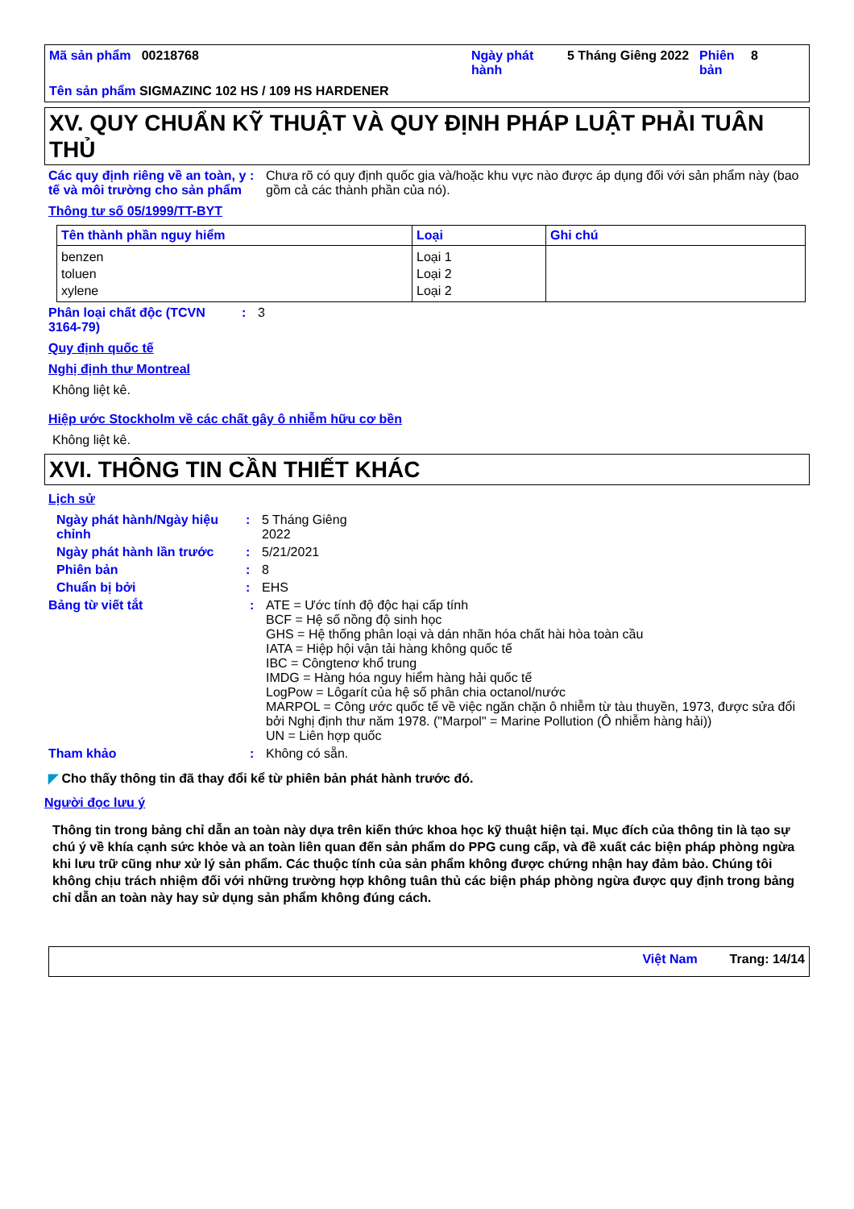| Mã sản phẩm 00218768 | Ngày phát hành | 5 Tháng Giêng 2022 | Phiên bản | 8 |
Tên sản phẩm SIGMAZINC 102 HS / 109 HS HARDENER
XV. QUY CHUẨN KỸ THUẬT VÀ QUY ĐỊNH PHÁP LUẬT PHẢI TUÂN THỦ
Các quy định riêng về an toàn, y tế và môi trường cho sản phẩm
: Chưa rõ có quy định quốc gia và/hoặc khu vực nào được áp dụng đối với sản phẩm này (bao gồm cả các thành phần của nó).
Thông tư số 05/1999/TT-BYT
| Tên thành phần nguy hiểm | Loại | Ghi chú |
| --- | --- | --- |
| benzen toluen xylene | Loại 1 Loại 2 Loại 2 | |
Phân loại chất độc (TCVN 3164-79)
: 3
Quy định quốc tế
Nghị định thư Montreal
Không liệt kê.
Hiệp ước Stockholm về các chất gây ô nhiễm hữu cơ bền
Không liệt kê.
XVI. THÔNG TIN CẦN THIẾT KHÁC
Lịch sử
Ngày phát hành/Ngày hiệu chỉnh
: 5 Tháng Giêng
2022
Ngày phát hành lần trước : 5/21/2021
Phiên bản : 8
Chuẩn bị bởi : EHS
Bảng từ viết tắt : ATE = Ước tính độ độc hại cấp tính
BCF = Hệ số nồng độ sinh học
GHS = Hệ thống phân loại và dán nhãn hóa chất hài hòa toàn cầu
IATA = Hiệp hội vận tải hàng không quốc tế
IBC = Côngtenơ khổ trung
IMDG = Hàng hóa nguy hiểm hàng hải quốc tế
LogPow = Lôgarít của hệ số phân chia octanol/nước
MARPOL = Công ước quốc tế về việc ngăn chặn ô nhiễm từ tàu thuyền, 1973, được sửa đổi bởi Nghị định thư năm 1978. ("Marpol" = Marine Pollution (Ô nhiễm hàng hải))
UN = Liên hợp quốc
Tham khảo : Không có sẵn.
◤ Cho thấy thông tin đã thay đổi kể từ phiên bản phát hành trước đó.
Người đọc lưu ý
Thông tin trong bảng chỉ dẫn an toàn này dựa trên kiến thức khoa học kỹ thuật hiện tại. Mục đích của thông tin là tạo sự chú ý về khía cạnh sức khỏe và an toàn liên quan đến sản phẩm do PPG cung cấp, và đề xuất các biện pháp phòng ngừa khi lưu trữ cũng như xử lý sản phẩm. Các thuộc tính của sản phẩm không được chứng nhận hay đảm bảo. Chúng tôi không chịu trách nhiệm đối với những trường hợp không tuân thủ các biện pháp phòng ngừa được quy định trong bảng chỉ dẫn an toàn này hay sử dụng sản phẩm không đúng cách.
Việt Nam Trang: 14/14